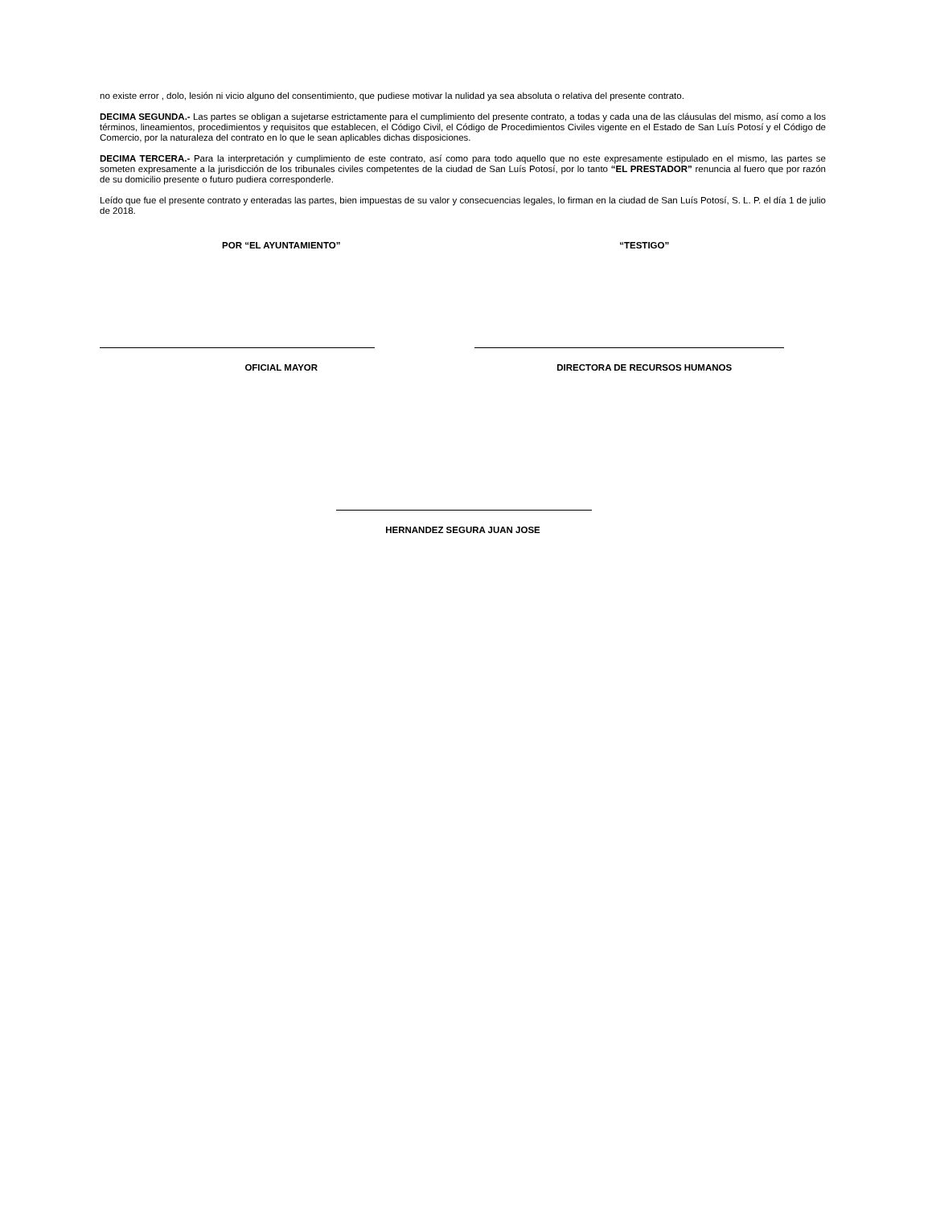no existe error , dolo, lesión ni vicio alguno del consentimiento, que pudiese motivar la nulidad ya sea absoluta o relativa del presente contrato.
DECIMA SEGUNDA.- Las partes se obligan a sujetarse estrictamente para el cumplimiento del presente contrato, a todas y cada una de las cláusulas del mismo, así como a los términos, lineamientos, procedimientos y requisitos que establecen, el Código Civil, el Código de Procedimientos Civiles vigente en el Estado de San Luís Potosí y el Código de Comercio, por la naturaleza del contrato en lo que le sean aplicables dichas disposiciones.
DECIMA TERCERA.- Para la interpretación y cumplimiento de este contrato, así como para todo aquello que no este expresamente estipulado en el mismo, las partes se someten expresamente a la jurisdicción de los tribunales civiles competentes de la ciudad de San Luís Potosí, por lo tanto “EL PRESTADOR” renuncia al fuero que por razón de su domicilio presente o futuro pudiera corresponderle.
Leído que fue el presente contrato y enteradas las partes, bien impuestas de su valor y consecuencias legales, lo firman en la ciudad de San Luís Potosí, S. L. P. el día 1 de julio de 2018.
POR “EL AYUNTAMIENTO” “TESTIGO”
OFICIAL MAYOR DIRECTORA DE RECURSOS HUMANOS
HERNANDEZ SEGURA JUAN JOSE